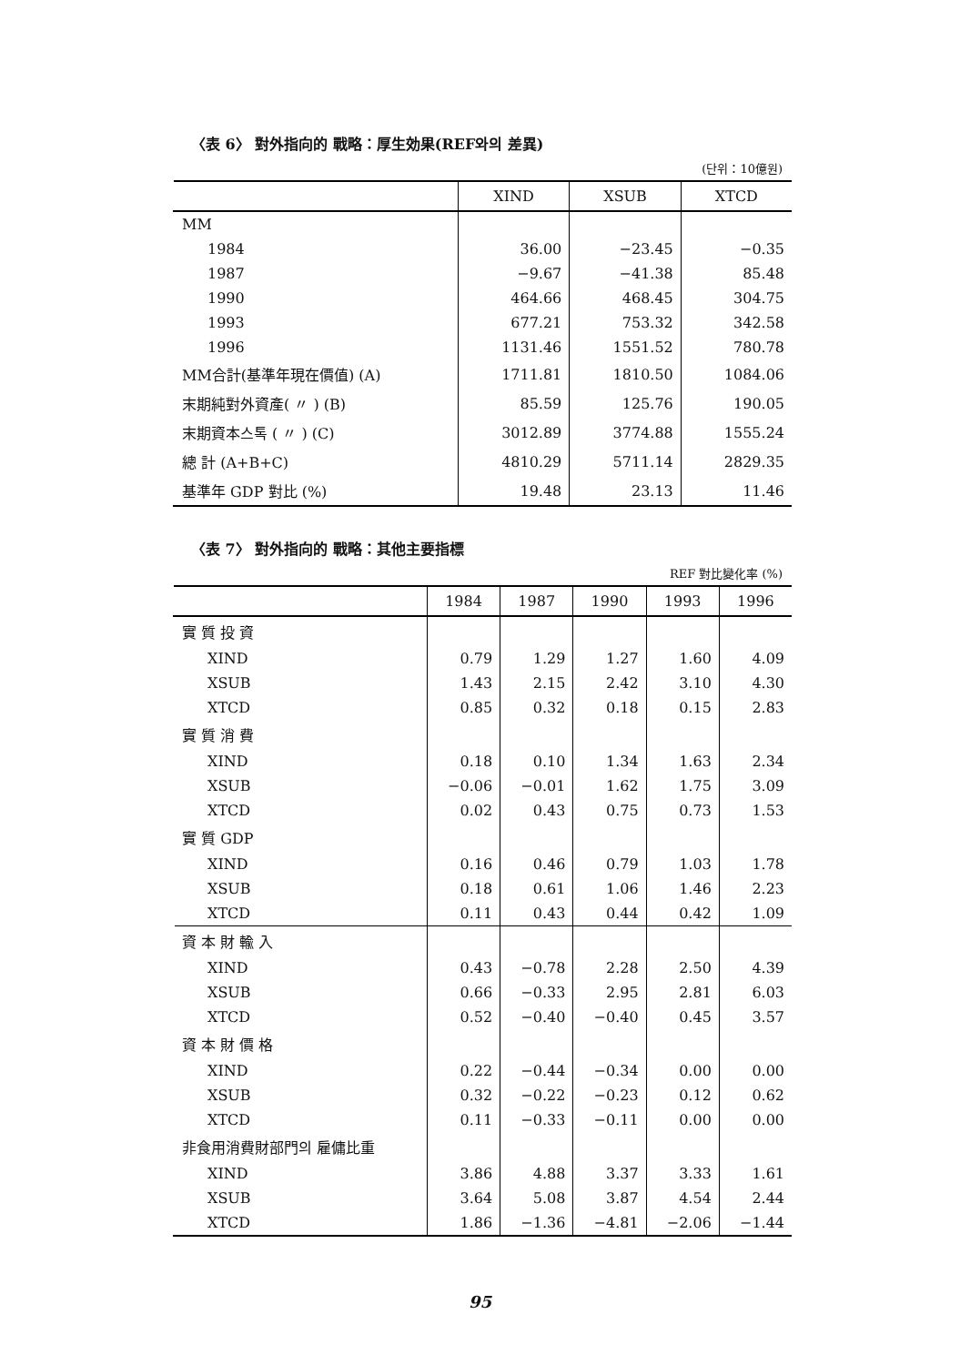〈表 6〉 對外指向的 戰略：厚生効果(REF와의 差異)
(단위：10億원)
| | XIND | XSUB | XTCD |
| --- | --- | --- | --- |
| MM | | | |
| 1984 | 36.00 | −23.45 | −0.35 |
| 1987 | −9.67 | −41.38 | 85.48 |
| 1990 | 464.66 | 468.45 | 304.75 |
| 1993 | 677.21 | 753.32 | 342.58 |
| 1996 | 1131.46 | 1551.52 | 780.78 |
| MM合計(基準年現在價值) (A) | 1711.81 | 1810.50 | 1084.06 |
| 末期純對外資產( 〃 ) (B) | 85.59 | 125.76 | 190.05 |
| 末期資本스톡 ( 〃 ) (C) | 3012.89 | 3774.88 | 1555.24 |
| 總 計 (A+B+C) | 4810.29 | 5711.14 | 2829.35 |
| 基準年 GDP 對比 (%) | 19.48 | 23.13 | 11.46 |
〈表 7〉 對外指向的 戰略：其他主要指標
REF 對比變化率 (%)
| | 1984 | 1987 | 1990 | 1993 | 1996 |
| --- | --- | --- | --- | --- | --- |
| 實 質 投 資 | | | | | |
| XIND | 0.79 | 1.29 | 1.27 | 1.60 | 4.09 |
| XSUB | 1.43 | 2.15 | 2.42 | 3.10 | 4.30 |
| XTCD | 0.85 | 0.32 | 0.18 | 0.15 | 2.83 |
| 實 質 消 費 | | | | | |
| XIND | 0.18 | 0.10 | 1.34 | 1.63 | 2.34 |
| XSUB | −0.06 | −0.01 | 1.62 | 1.75 | 3.09 |
| XTCD | 0.02 | 0.43 | 0.75 | 0.73 | 1.53 |
| 實 質 GDP | | | | | |
| XIND | 0.16 | 0.46 | 0.79 | 1.03 | 1.78 |
| XSUB | 0.18 | 0.61 | 1.06 | 1.46 | 2.23 |
| XTCD | 0.11 | 0.43 | 0.44 | 0.42 | 1.09 |
| 資 本 財 輸 入 | | | | | |
| XIND | 0.43 | −0.78 | 2.28 | 2.50 | 4.39 |
| XSUB | 0.66 | −0.33 | 2.95 | 2.81 | 6.03 |
| XTCD | 0.52 | −0.40 | −0.40 | 0.45 | 3.57 |
| 資 本 財 價 格 | | | | | |
| XIND | 0.22 | −0.44 | −0.34 | 0.00 | 0.00 |
| XSUB | 0.32 | −0.22 | −0.23 | 0.12 | 0.62 |
| XTCD | 0.11 | −0.33 | −0.11 | 0.00 | 0.00 |
| 非食用消費財部門의 雇傭比重 | | | | | |
| XIND | 3.86 | 4.88 | 3.37 | 3.33 | 1.61 |
| XSUB | 3.64 | 5.08 | 3.87 | 4.54 | 2.44 |
| XTCD | 1.86 | −1.36 | −4.81 | −2.06 | −1.44 |
95